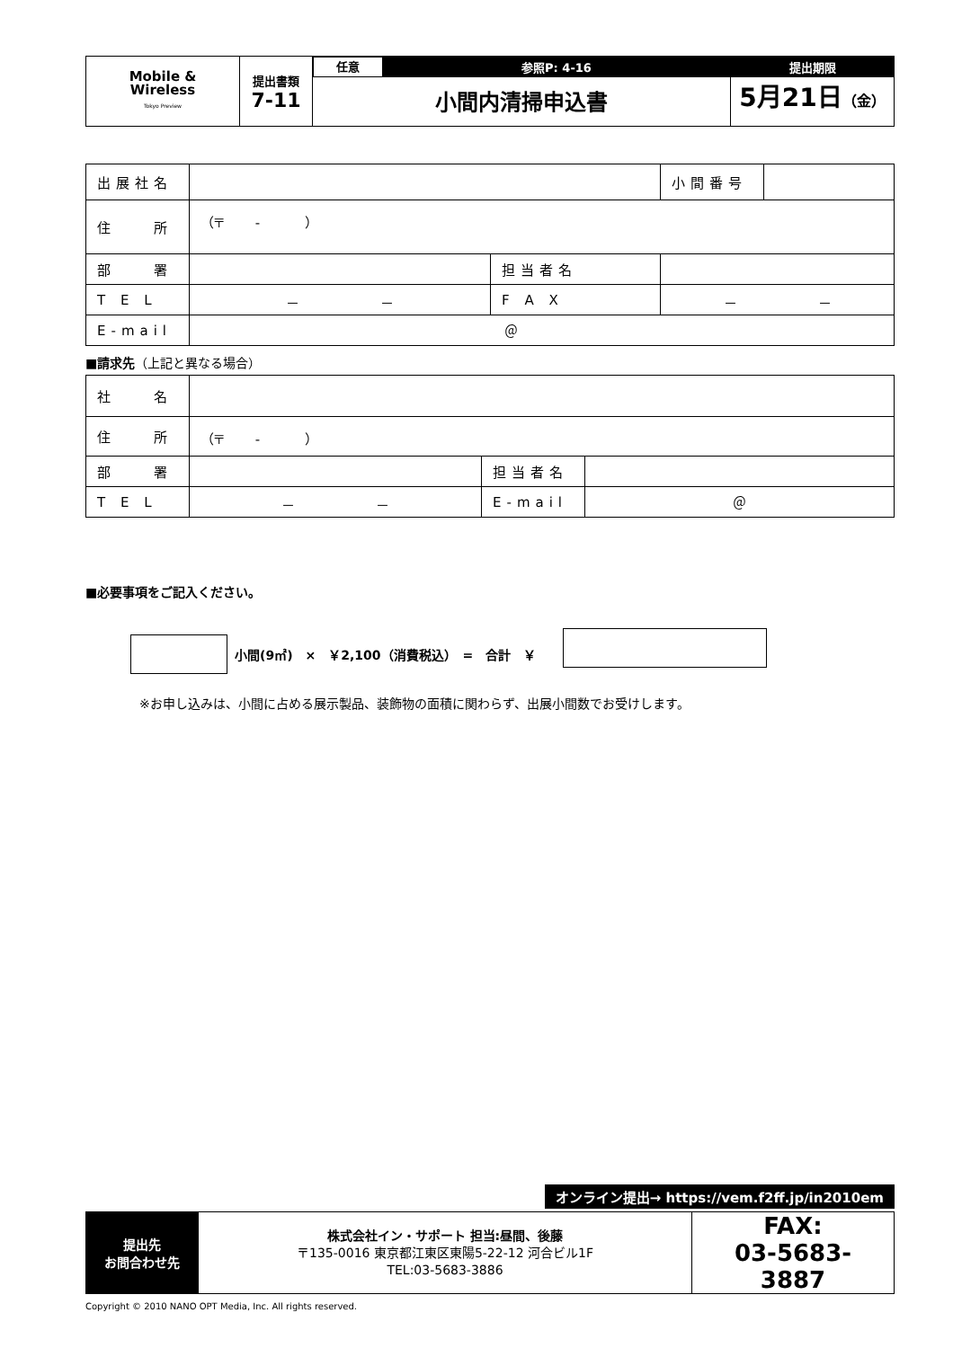| Mobile & Wireless Tokyo Preview | 提出書類 7-11 | 任意 参照P: 4-16 小間内清掃申込書 | 提出期限 5月21日 （金） |
| 出展社名 | | | 小間番号 | |
| 住 所 | （〒 - ） | | | |
| 部 署 | | 担当者名 | | |
| T E L | － － | F A X | － － | |
| E-mail | ＠ | | | |
■請求先（上記と異なる場合）
| 社 名 | | | |
| 住 所 | （〒 - ） | | |
| 部 署 | | 担当者名 | |
| T E L | － － | E-mail | ＠ |
■必要事項をご記入ください。
小間(9㎡)　×　￥2,100（消費税込）　=　合計　￥
※お申し込みは、小間に占める展示製品、装飾物の面積に関わらず、出展小間数でお受けします。
オンライン提出→ https://vem.f2ff.jp/in2010em
| 提出先 お問合わせ先 | 株式会社イン・サポート 担当:昼間、後藤 〒135-0016 東京都江東区東陽5-22-12 河合ビル1F TEL:03-5683-3886 | FAX: 03-5683-3887 |
Copyright © 2010 NANO OPT Media, Inc. All rights reserved.